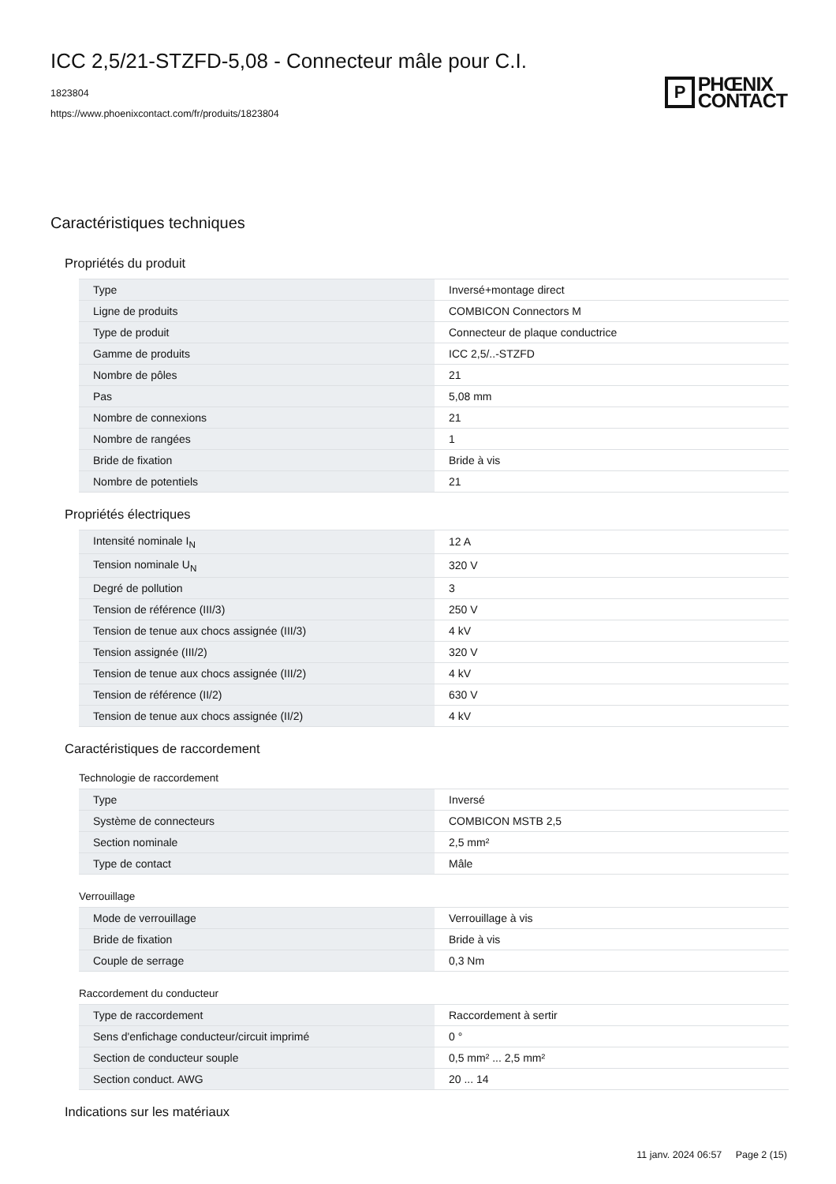ICC 2,5/21-STZFD-5,08 - Connecteur mâle pour C.I.
1823804
https://www.phoenixcontact.com/fr/produits/1823804
P
PHŒNIX
CONTACT
Caractéristiques techniques
Propriétés du produit
| Type | Inversé+montage direct |
| Ligne de produits | COMBICON Connectors M |
| Type de produit | Connecteur de plaque conductrice |
| Gamme de produits | ICC 2,5/..-STZFD |
| Nombre de pôles | 21 |
| Pas | 5,08 mm |
| Nombre de connexions | 21 |
| Nombre de rangées | 1 |
| Bride de fixation | Bride à vis |
| Nombre de potentiels | 21 |
Propriétés électriques
| Intensité nominale I<sub>N</sub> | 12 A |
| Tension nominale U<sub>N</sub> | 320 V |
| Degré de pollution | 3 |
| Tension de référence (III/3) | 250 V |
| Tension de tenue aux chocs assignée (III/3) | 4 kV |
| Tension assignée (III/2) | 320 V |
| Tension de tenue aux chocs assignée (III/2) | 4 kV |
| Tension de référence (II/2) | 630 V |
| Tension de tenue aux chocs assignée (II/2) | 4 kV |
Caractéristiques de raccordement
Technologie de raccordement
| Type | Inversé |
| Système de connecteurs | COMBICON MSTB 2,5 |
| Section nominale | 2,5 mm² |
| Type de contact | Mâle |
Verrouillage
| Mode de verrouillage | Verrouillage à vis |
| Bride de fixation | Bride à vis |
| Couple de serrage | 0,3 Nm |
Raccordement du conducteur
| Type de raccordement | Raccordement à sertir |
| Sens d'enfichage conducteur/circuit imprimé | 0 ° |
| Section de conducteur souple | 0,5 mm² ... 2,5 mm² |
| Section conduct. AWG | 20 ... 14 |
Indications sur les matériaux
11 janv. 2024 06:57 Page 2 (15)